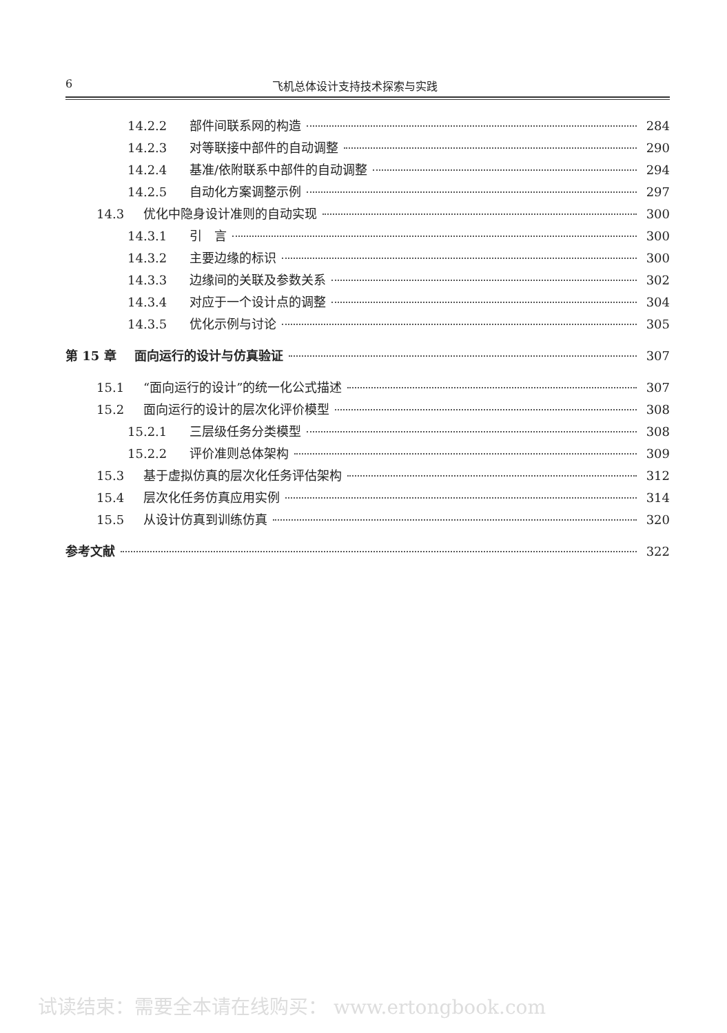6 飞机总体设计支持技术探索与实践
14.2.2 部件间联系网的构造 284
14.2.3 对等联接中部件的自动调整 290
14.2.4 基准/依附联系中部件的自动调整 294
14.2.5 自动化方案调整示例 297
14.3 优化中隐身设计准则的自动实现 300
14.3.1 引　言 300
14.3.2 主要边缘的标识 300
14.3.3 边缘间的关联及参数关系 302
14.3.4 对应于一个设计点的调整 304
14.3.5 优化示例与讨论 305
第 15 章 面向运行的设计与仿真验证 307
15.1 “面向运行的设计”的统一化公式描述 307
15.2 面向运行的设计的层次化评价模型 308
15.2.1 三层级任务分类模型 308
15.2.2 评价准则总体架构 309
15.3 基于虚拟仿真的层次化任务评估架构 312
15.4 层次化任务仿真应用实例 314
15.5 从设计仿真到训练仿真 320
参考文献 322
试读结束：需要全本请在线购买： www.ertongbook.com